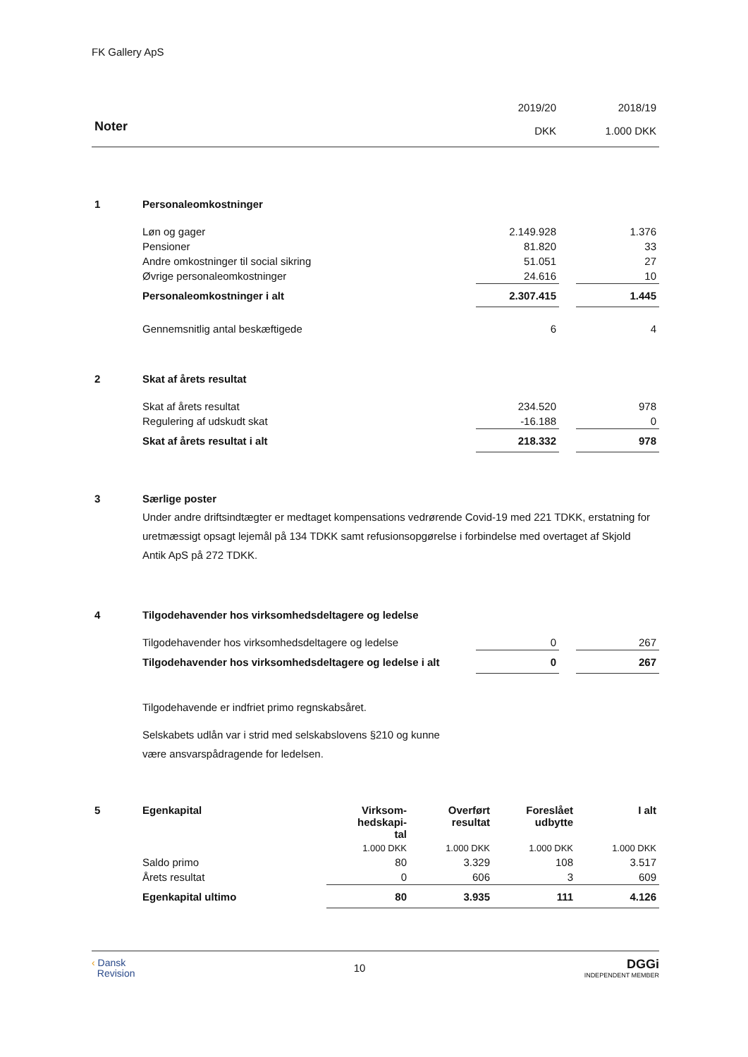FK Gallery ApS
| Noter | 2019/20 | | 2018/19 |
| | DKK | | 1.000 DKK |
| 1 | Personaleomkostninger | | | |
| | Løn og gager | 2.149.928 | | 1.376 |
| | Pensioner | 81.820 | | 33 |
| | Andre omkostninger til social sikring | 51.051 | | 27 |
| | Øvrige personaleomkostninger | 24.616 | | 10 |
| | Personaleomkostninger i alt | 2.307.415 | | 1.445 |
| | Gennemsnitlig antal beskæftigede | 6 | | 4 |
| 2 | Skat af årets resultat | | | |
| | Skat af årets resultat | 234.520 | | 978 |
| | Regulering af udskudt skat | -16.188 | | 0 |
| | Skat af årets resultat i alt | 218.332 | | 978 |
| 3 | Særlige poster Under andre driftsindtægter er medtaget kompensations vedrørende Covid-19 med 221 TDKK, erstatning for uretmæssigt opsagt lejemål på 134 TDKK samt refusionsopgørelse i forbindelse med overtaget af Skjold Antik ApS på 272 TDKK. |
| 4 | Tilgodehavender hos virksomhedsdeltagere og ledelse | | | |
| | Tilgodehavender hos virksomhedsdeltagere og ledelse | 0 | | 267 |
| | Tilgodehavender hos virksomhedsdeltagere og ledelse i alt | 0 | | 267 |
| | Tilgodehavende er indfriet primo regnskabsåret. Selskabets udlån var i strid med selskabslovens §210 og kunne være ansvarspådragende for ledelsen. | | | |
| 5 | Egenkapital | Virksom- hedskapi- tal | Overført resultat | Foreslået udbytte | I alt |
| | | 1.000 DKK | 1.000 DKK | 1.000 DKK | 1.000 DKK |
| | Saldo primo | 80 | 3.329 | 108 | 3.517 |
| | Årets resultat | 0 | 606 | 3 | 609 |
| | Egenkapital ultimo | 80 | 3.935 | 111 | 4.126 |
‹ Dansk
Revision
10
DGGi
INDEPENDENT MEMBER